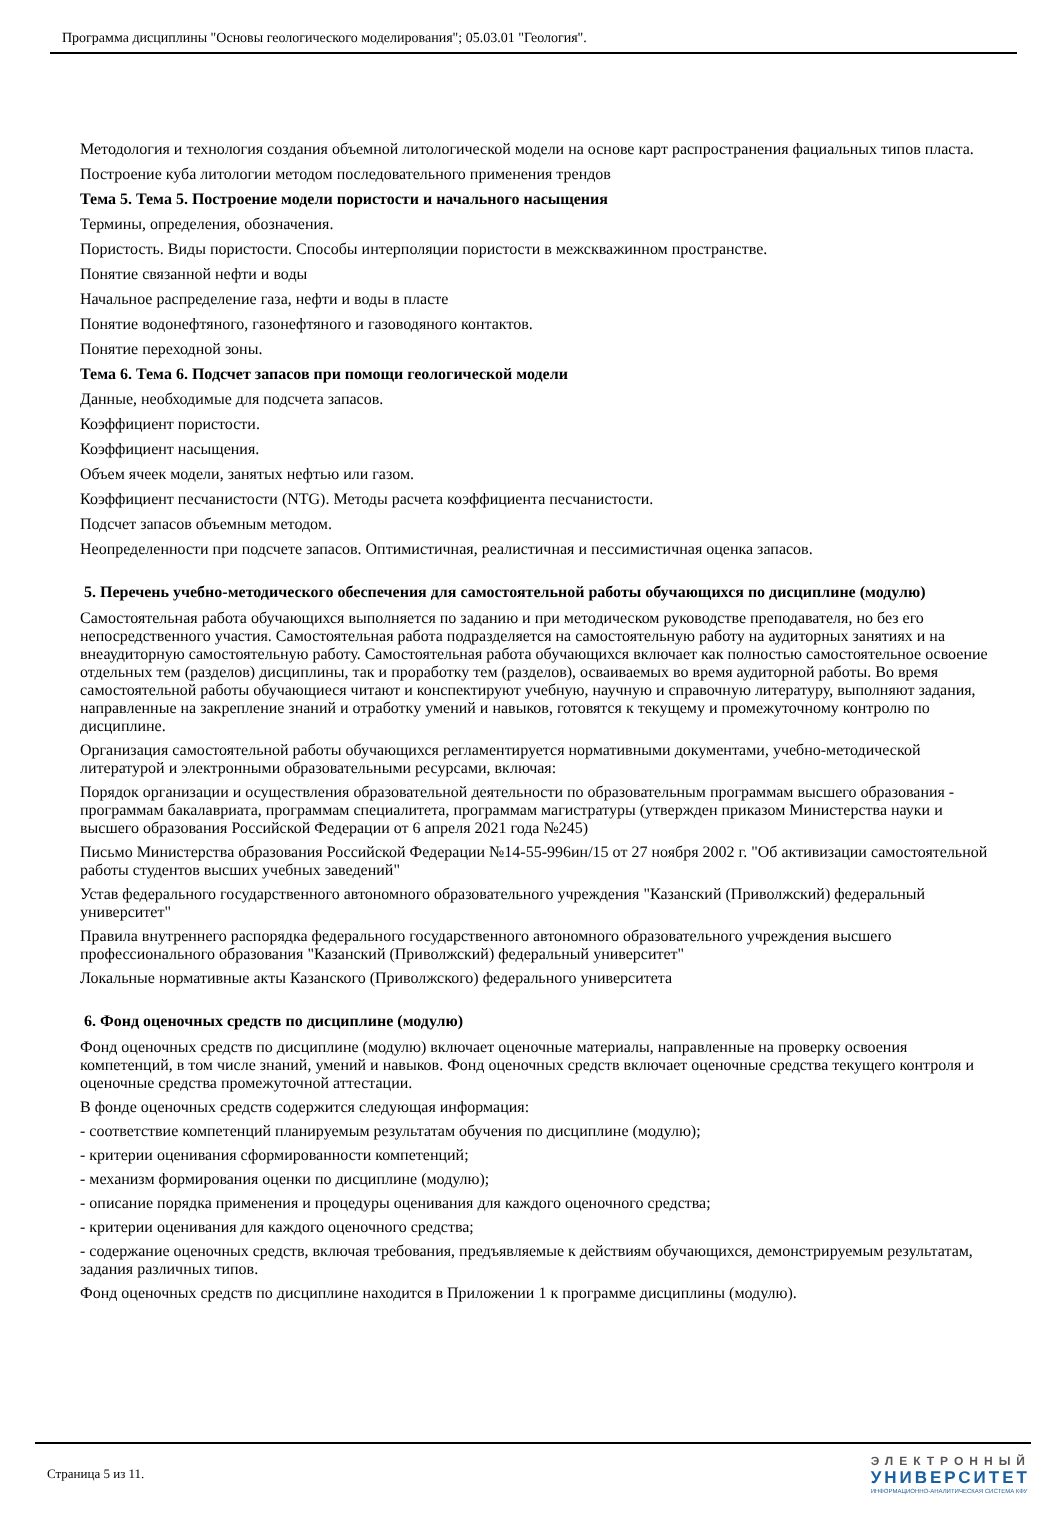Программа дисциплины "Основы геологического моделирования"; 05.03.01 "Геология".
Методология и технология создания объемной литологической модели на основе карт распространения фациальных типов пласта.
Построение куба литологии методом последовательного применения трендов
Тема 5. Тема 5. Построение модели пористости и начального насыщения
Термины, определения, обозначения.
Пористость. Виды пористости. Способы интерполяции пористости в межскважинном пространстве.
Понятие связанной нефти и воды
Начальное распределение газа, нефти и воды в пласте
Понятие водонефтяного, газонефтяного и газоводяного контактов.
Понятие переходной зоны.
Тема 6. Тема 6. Подсчет запасов при помощи геологической модели
Данные, необходимые для подсчета запасов.
Коэффициент пористости.
Коэффициент насыщения.
Объем ячеек модели, занятых нефтью или газом.
Коэффициент песчанистости (NTG). Методы расчета коэффициента песчанистости.
Подсчет запасов объемным методом.
Неопределенности при подсчете запасов. Оптимистичная, реалистичная и пессимистичная оценка запасов.
5. Перечень учебно-методического обеспечения для самостоятельной работы обучающихся по дисциплине (модулю)
Самостоятельная работа обучающихся выполняется по заданию и при методическом руководстве преподавателя, но без его непосредственного участия. Самостоятельная работа подразделяется на самостоятельную работу на аудиторных занятиях и на внеаудиторную самостоятельную работу. Самостоятельная работа обучающихся включает как полностью самостоятельное освоение отдельных тем (разделов) дисциплины, так и проработку тем (разделов), осваиваемых во время аудиторной работы. Во время самостоятельной работы обучающиеся читают и конспектируют учебную, научную и справочную литературу, выполняют задания, направленные на закрепление знаний и отработку умений и навыков, готовятся к текущему и промежуточному контролю по дисциплине.
Организация самостоятельной работы обучающихся регламентируется нормативными документами, учебно-методической литературой и электронными образовательными ресурсами, включая:
Порядок организации и осуществления образовательной деятельности по образовательным программам высшего образования - программам бакалавриата, программам специалитета, программам магистратуры (утвержден приказом Министерства науки и высшего образования Российской Федерации от 6 апреля 2021 года №245)
Письмо Министерства образования Российской Федерации №14-55-996ин/15 от 27 ноября 2002 г. "Об активизации самостоятельной работы студентов высших учебных заведений"
Устав федерального государственного автономного образовательного учреждения "Казанский (Приволжский) федеральный университет"
Правила внутреннего распорядка федерального государственного автономного образовательного учреждения высшего профессионального образования "Казанский (Приволжский) федеральный университет"
Локальные нормативные акты Казанского (Приволжского) федерального университета
6. Фонд оценочных средств по дисциплине (модулю)
Фонд оценочных средств по дисциплине (модулю) включает оценочные материалы, направленные на проверку освоения компетенций, в том числе знаний, умений и навыков. Фонд оценочных средств включает оценочные средства текущего контроля и оценочные средства промежуточной аттестации.
В фонде оценочных средств содержится следующая информация:
- соответствие компетенций планируемым результатам обучения по дисциплине (модулю);
- критерии оценивания сформированности компетенций;
- механизм формирования оценки по дисциплине (модулю);
- описание порядка применения и процедуры оценивания для каждого оценочного средства;
- критерии оценивания для каждого оценочного средства;
- содержание оценочных средств, включая требования, предъявляемые к действиям обучающихся, демонстрируемым результатам, задания различных типов.
Фонд оценочных средств по дисциплине находится в Приложении 1 к программе дисциплины (модулю).
Страница 5 из 11.
ЭЛЕКТРОННЫЙ
УНИВЕРСИТЕТ
ИНФОРМАЦИОННО-АНАЛИТИЧЕСКАЯ СИСТЕМА КФУ